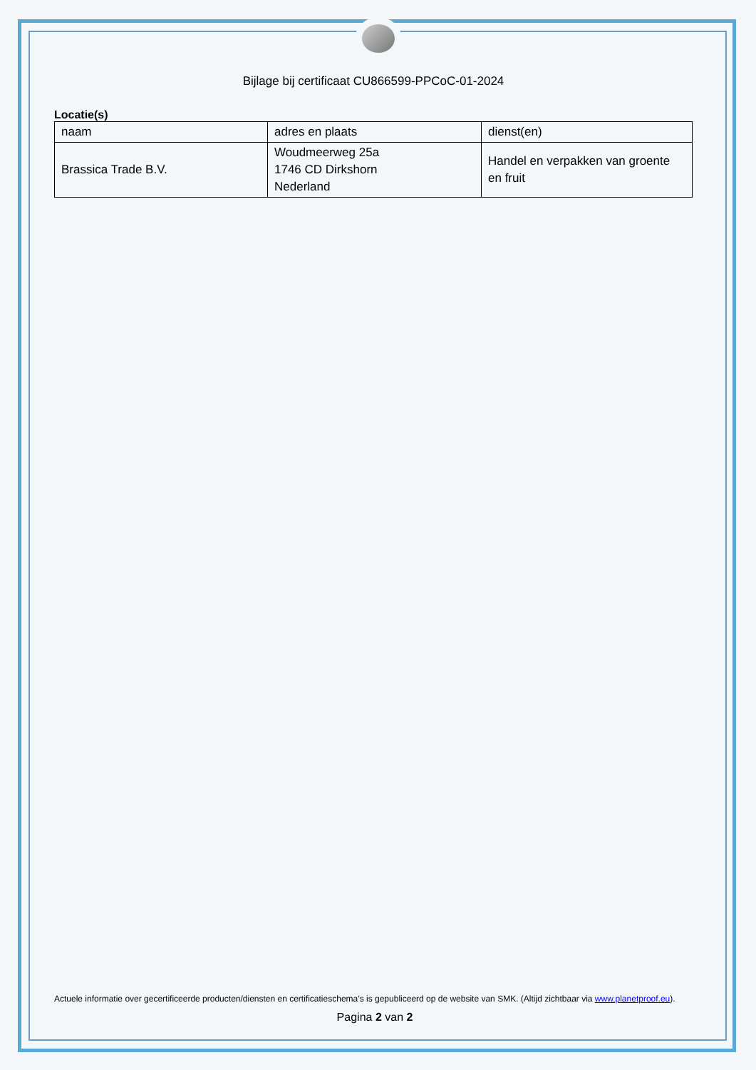Bijlage bij certificaat CU866599-PPCoC-01-2024
Locatie(s)
| naam | adres en plaats | dienst(en) |
| Brassica Trade B.V. | Woudmeerweg 25a 1746 CD Dirkshorn Nederland | Handel en verpakken van groente en fruit |
Actuele informatie over gecertificeerde producten/diensten en certificatieschema’s is gepubliceerd op de website van SMK. (Altijd zichtbaar via www.planetproof.eu).
Pagina 2 van 2